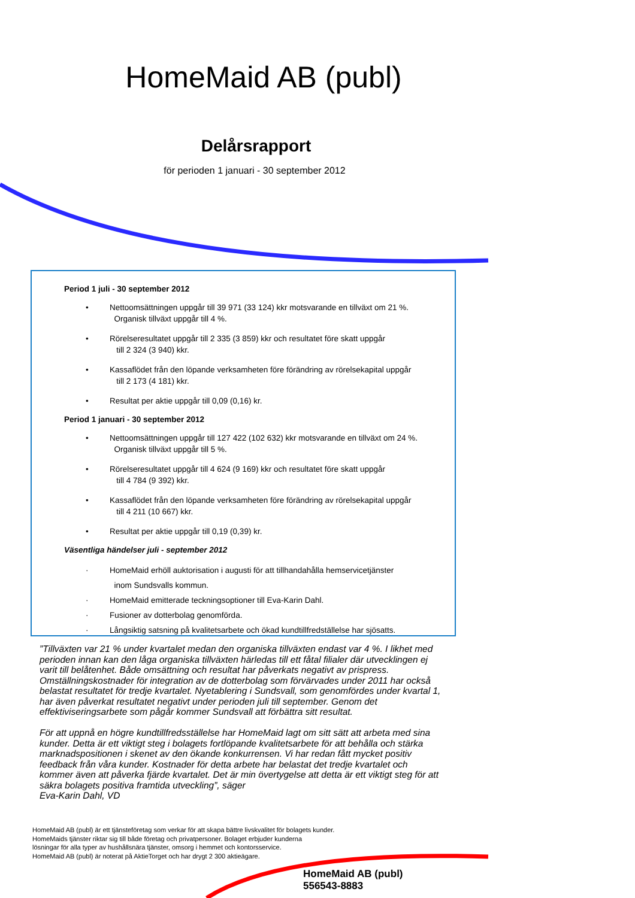HomeMaid AB (publ)
Delårsrapport
för perioden 1 januari - 30 september 2012
Period 1 juli - 30 september 2012
• Nettoomsättningen uppgår till 39 971 (33 124) kkr motsvarande en tillväxt om 21 %.
Organisk tillväxt uppgår till 4 %.
• Rörelseresultatet uppgår till 2 335 (3 859) kkr och resultatet före skatt uppgår
till 2 324 (3 940) kkr.
• Kassaflödet från den löpande verksamheten före förändring av rörelsekapital uppgår
till 2 173 (4 181) kkr.
• Resultat per aktie uppgår till 0,09 (0,16) kr.
Period 1 januari - 30 september 2012
• Nettoomsättningen uppgår till 127 422 (102 632) kkr motsvarande en tillväxt om 24 %.
Organisk tillväxt uppgår till 5 %.
• Rörelseresultatet uppgår till 4 624 (9 169) kkr och resultatet före skatt uppgår
till 4 784 (9 392) kkr.
• Kassaflödet från den löpande verksamheten före förändring av rörelsekapital uppgår
till 4 211 (10 667) kkr.
• Resultat per aktie uppgår till 0,19 (0,39) kr.
Väsentliga händelser juli - september 2012
· HomeMaid erhöll auktorisation i augusti för att tillhandahålla hemservicetjänster
inom Sundsvalls kommun.
· HomeMaid emitterade teckningsoptioner till Eva-Karin Dahl.
· Fusioner av dotterbolag genomförda.
· Långsiktig satsning på kvalitetsarbete och ökad kundtillfredställelse har sjösatts.
”Tillväxten var 21 % under kvartalet medan den organiska tillväxten endast var 4 %. I likhet med perioden innan kan den låga organiska tillväxten härledas till ett fåtal filialer där utvecklingen ej varit till belåtenhet. Både omsättning och resultat har påverkats negativt av prispress.
Omställningskostnader för integration av de dotterbolag som förvärvades under 2011 har också belastat resultatet för tredje kvartalet. Nyetablering i Sundsvall, som genomfördes under kvartal 1, har även påverkat resultatet negativt under perioden juli till september. Genom det effektiviseringsarbete som pågår kommer Sundsvall att förbättra sitt resultat.
För att uppnå en högre kundtillfredsställelse har HomeMaid lagt om sitt sätt att arbeta med sina kunder. Detta är ett viktigt steg i bolagets fortlöpande kvalitetsarbete för att behålla och stärka marknadspositionen i skenet av den ökande konkurrensen. Vi har redan fått mycket positiv feedback från våra kunder. Kostnader för detta arbete har belastat det tredje kvartalet och kommer även att påverka fjärde kvartalet. Det är min övertygelse att detta är ett viktigt steg för att säkra bolagets positiva framtida utveckling”, säger
Eva-Karin Dahl, VD
HomeMaid AB (publ) är ett tjänsteföretag som verkar för att skapa bättre livskvalitet för bolagets kunder.
HomeMaids tjänster riktar sig till både företag och privatpersoner. Bolaget erbjuder kunderna
lösningar för alla typer av hushållsnära tjänster, omsorg i hemmet och kontorsservice.
HomeMaid AB (publ) är noterat på AktieTorget och har drygt 2 300 aktieägare.
HomeMaid AB (publ)
556543-8883